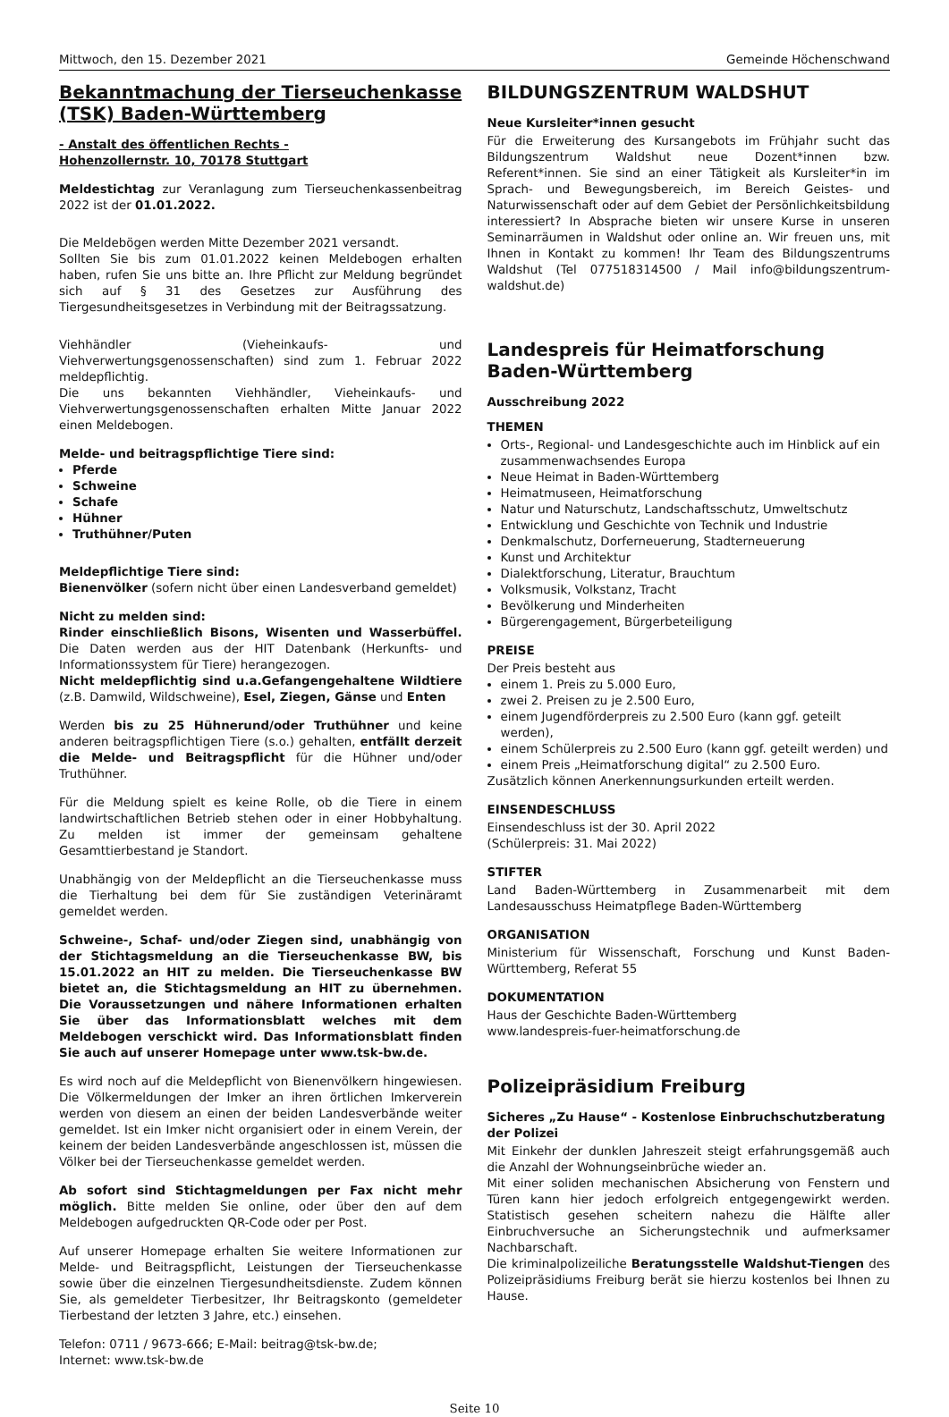Mittwoch, den 15. Dezember 2021 Gemeinde Höchenschwand
Bekanntmachung der Tierseuchenkasse (TSK) Baden-Württemberg
- Anstalt des öffentlichen Rechts -
Hohenzollernstr. 10, 70178 Stuttgart
Meldestichtag zur Veranlagung zum Tierseuchenkassenbeitrag 2022 ist der 01.01.2022.
Die Meldebögen werden Mitte Dezember 2021 versandt.
Sollten Sie bis zum 01.01.2022 keinen Meldebogen erhalten haben, rufen Sie uns bitte an. Ihre Pflicht zur Meldung begründet sich auf § 31 des Gesetzes zur Ausführung des Tiergesundheitsgesetzes in Verbindung mit der Beitragssatzung.
Viehhändler (Vieheinkaufs- und Viehverwertungsgenossenschaften) sind zum 1. Februar 2022 meldepflichtig.
Die uns bekannten Viehhändler, Vieheinkaufs- und Viehverwertungsgenossenschaften erhalten Mitte Januar 2022 einen Meldebogen.
Melde- und beitragspflichtige Tiere sind:
Pferde
Schweine
Schafe
Hühner
Truthühner/Puten
Meldepflichtige Tiere sind:
Bienenvölker (sofern nicht über einen Landesverband gemeldet)
Nicht zu melden sind:
Rinder einschließlich Bisons, Wisenten und Wasserbüffel. Die Daten werden aus der HIT Datenbank (Herkunfts- und Informationssystem für Tiere) herangezogen.
Nicht meldepflichtig sind u.a.Gefangengehaltene Wildtiere (z.B. Damwild, Wildschweine), Esel, Ziegen, Gänse und Enten
Werden bis zu 25 Hühnerund/oder Truthühner und keine anderen beitragspflichtigen Tiere (s.o.) gehalten, entfällt derzeit die Melde- und Beitragspflicht für die Hühner und/oder Truthühner.
Für die Meldung spielt es keine Rolle, ob die Tiere in einem landwirtschaftlichen Betrieb stehen oder in einer Hobbyhaltung. Zu melden ist immer der gemeinsam gehaltene Gesamttierbestand je Standort.
Unabhängig von der Meldepflicht an die Tierseuchenkasse muss die Tierhaltung bei dem für Sie zuständigen Veterinäramt gemeldet werden.
Schweine-, Schaf- und/oder Ziegen sind, unabhängig von der Stichtagsmeldung an die Tierseuchenkasse BW, bis 15.01.2022 an HIT zu melden. Die Tierseuchenkasse BW bietet an, die Stichtagsmeldung an HIT zu übernehmen. Die Voraussetzungen und nähere Informationen erhalten Sie über das Informationsblatt welches mit dem Meldebogen verschickt wird. Das Informationsblatt finden Sie auch auf unserer Homepage unter www.tsk-bw.de.
Es wird noch auf die Meldepflicht von Bienenvölkern hingewiesen. Die Völkermeldungen der Imker an ihren örtlichen Imkerverein werden von diesem an einen der beiden Landesverbände weiter gemeldet. Ist ein Imker nicht organisiert oder in einem Verein, der keinem der beiden Landesverbände angeschlossen ist, müssen die Völker bei der Tierseuchenkasse gemeldet werden.
Ab sofort sind Stichtagmeldungen per Fax nicht mehr möglich. Bitte melden Sie online, oder über den auf dem Meldebogen aufgedruckten QR-Code oder per Post.
Auf unserer Homepage erhalten Sie weitere Informationen zur Melde- und Beitragspflicht, Leistungen der Tierseuchenkasse sowie über die einzelnen Tiergesundheitsdienste. Zudem können Sie, als gemeldeter Tierbesitzer, Ihr Beitragskonto (gemeldeter Tierbestand der letzten 3 Jahre, etc.) einsehen.
Telefon: 0711 / 9673-666; E-Mail: beitrag@tsk-bw.de;
Internet: www.tsk-bw.de
BILDUNGSZENTRUM WALDSHUT
Neue Kursleiter*innen gesucht
Für die Erweiterung des Kursangebots im Frühjahr sucht das Bildungszentrum Waldshut neue Dozent*innen bzw. Referent*innen. Sie sind an einer Tätigkeit als Kursleiter*in im Sprach- und Bewegungsbereich, im Bereich Geistes- und Naturwissenschaft oder auf dem Gebiet der Persönlichkeitsbildung interessiert? In Absprache bieten wir unsere Kurse in unseren Seminarräumen in Waldshut oder online an. Wir freuen uns, mit Ihnen in Kontakt zu kommen! Ihr Team des Bildungszentrums Waldshut (Tel 077518314500 / Mail info@bildungszentrum-waldshut.de)
Landespreis für Heimatforschung Baden-Württemberg
Ausschreibung 2022
THEMEN
Orts-, Regional- und Landesgeschichte auch im Hinblick auf ein zusammenwachsendes Europa
Neue Heimat in Baden-Württemberg
Heimatmuseen, Heimatforschung
Natur und Naturschutz, Landschaftsschutz, Umweltschutz
Entwicklung und Geschichte von Technik und Industrie
Denkmalschutz, Dorferneuerung, Stadterneuerung
Kunst und Architektur
Dialektforschung, Literatur, Brauchtum
Volksmusik, Volkstanz, Tracht
Bevölkerung und Minderheiten
Bürgerengagement, Bürgerbeteiligung
PREISE
Der Preis besteht aus
einem 1. Preis zu 5.000 Euro,
zwei 2. Preisen zu je 2.500 Euro,
einem Jugendförderpreis zu 2.500 Euro (kann ggf. geteilt werden),
einem Schülerpreis zu 2.500 Euro (kann ggf. geteilt werden) und
einem Preis „Heimatforschung digital“ zu 2.500 Euro.
Zusätzlich können Anerkennungsurkunden erteilt werden.
EINSENDESCHLUSS
Einsendeschluss ist der 30. April 2022
(Schülerpreis: 31. Mai 2022)
STIFTER
Land Baden-Württemberg in Zusammenarbeit mit dem Landesausschuss Heimatpflege Baden-Württemberg
ORGANISATION
Ministerium für Wissenschaft, Forschung und Kunst Baden-Württemberg, Referat 55
DOKUMENTATION
Haus der Geschichte Baden-Württemberg
www.landespreis-fuer-heimatforschung.de
Polizeipräsidium Freiburg
Sicheres „Zu Hause“ - Kostenlose Einbruchschutzberatung der Polizei
Mit Einkehr der dunklen Jahreszeit steigt erfahrungsgemäß auch die Anzahl der Wohnungseinbrüche wieder an.
Mit einer soliden mechanischen Absicherung von Fenstern und Türen kann hier jedoch erfolgreich entgegengewirkt werden. Statistisch gesehen scheitern nahezu die Hälfte aller Einbruchversuche an Sicherungstechnik und aufmerksamer Nachbarschaft.
Die kriminalpolizeiliche Beratungsstelle Waldshut-Tiengen des Polizeipräsidiums Freiburg berät sie hierzu kostenlos bei Ihnen zu Hause.
Seite 10